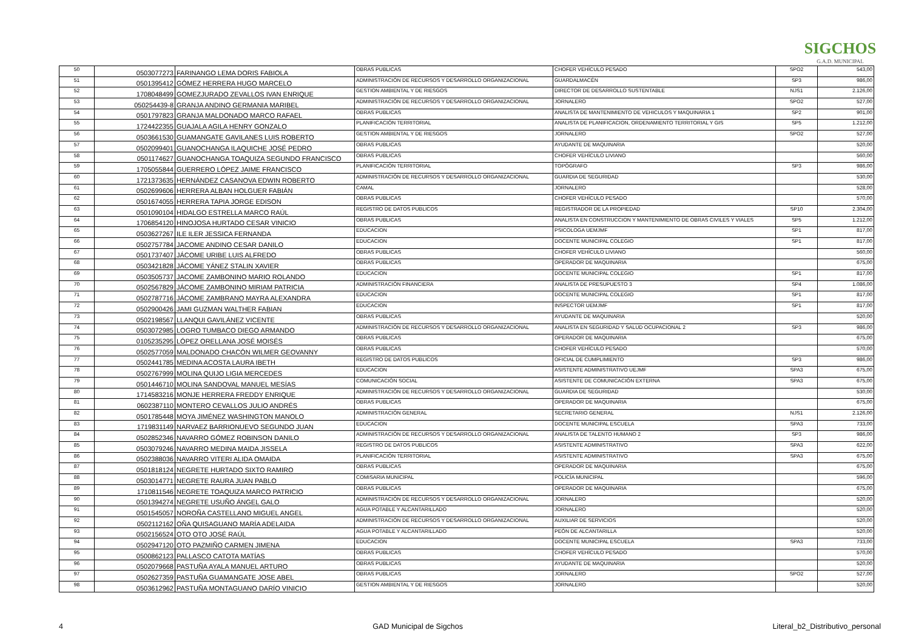SIGCHOS
G.A.D. MUNICIPAL
| 50 | 0503077273 | FARINANGO LEMA DORIS FABIOLA | OBRAS PUBLICAS | CHOFER VEHÍCULO PESADO | SPO2 | 543,00 |
| 51 | 0501395412 | GÓMEZ HERRERA HUGO MARCELO | ADMINISTRACIÓN DE RECURSOS Y DESARROLLO ORGANIZACIONAL | GUARDALMACÉN | SP3 | 986,00 |
| 52 | 1708048499 | GOMEZJURADO ZEVALLOS IVAN ENRIQUE | GESTION AMBIENTAL Y DE RIESGOS | DIRECTOR DE DESARROLLO SUSTENTABLE | NJS1 | 2.126,00 |
| 53 | 050254439-8 | GRANJA ANDINO GERMANIA MARIBEL | ADMINISTRACIÓN DE RECURSOS Y DESARROLLO ORGANIZACIONAL | JORNALERO | SPO2 | 527,00 |
| 54 | 0501797823 | GRANJA MALDONADO MARCO RAFAEL | OBRAS PUBLICAS | ANALISTA DE MANTENIMIENTO DE VEHICULOS Y MAQUINARIA 1 | SP2 | 901,00 |
| 55 | 1724422355 | GUAJALA AGILA HENRY GONZALO | PLANIFICACIÓN TERRITORIAL | ANALISTA DE PLANIFICACION, ORDENAMIENTO TERRITORIAL Y GIS | SP5 | 1.212,00 |
| 56 | 0503661530 | GUAMANGATE GAVILANES LUIS ROBERTO | GESTION AMBIENTAL Y DE RIESGOS | JORNALERO | SPO2 | 527,00 |
| 57 | 0502099401 | GUANOCHANGA ILAQUICHE JOSÉ PEDRO | OBRAS PUBLICAS | AYUDANTE DE MAQUINARIA | | 520,00 |
| 58 | 0501174627 | GUANOCHANGA TOAQUIZA SEGUNDO FRANCISCO | OBRAS PUBLICAS | CHOFER VEHÍCULO LIVIANO | | 560,00 |
| 59 | 1705055844 | GUERRERO LÓPEZ JAIME FRANCISCO | PLANIFICACIÓN TERRITORIAL | TOPÓGRAFO | SP3 | 986,00 |
| 60 | 1721373635 | HERNÁNDEZ CASANOVA EDWIN ROBERTO | ADMINISTRACIÓN DE RECURSOS Y DESARROLLO ORGANIZACIONAL | GUARDIA DE SEGURIDAD | | 530,00 |
| 61 | 0502699606 | HERRERA ALBAN HOLGUER FABIÁN | CAMAL | JORNALERO | | 528,00 |
| 62 | 0501674055 | HERRERA TAPIA JORGE EDISON | OBRAS PUBLICAS | CHOFER VEHÍCULO PESADO | | 570,00 |
| 63 | 0501090104 | HIDALGO ESTRELLA MARCO RAÚL | REGISTRO DE DATOS PUBLICOS | REGISTRADOR DE LA PROPIEDAD | SP10 | 2.304,00 |
| 64 | 1706854120 | HINOJOSA HURTADO CESAR VINICIO | OBRAS PUBLICAS | ANALISTA EN CONSTRUCCION Y MANTENIMIENTO DE OBRAS CIVILES Y VIALES | SP5 | 1.212,00 |
| 65 | 0503627267 | ILE ILER JESSICA FERNANDA | EDUCACION | PSICOLOGA UEMJMF | SP1 | 817,00 |
| 66 | 0502757784 | JACOME ANDINO CESAR DANILO | EDUCACION | DOCENTE MUNICIPAL COLEGIO | SP1 | 817,00 |
| 67 | 0501737407 | JÁCOME URIBE LUIS ALFREDO | OBRAS PUBLICAS | CHOFER VEHÍCULO LIVIANO | | 560,00 |
| 68 | 0503421828 | JÁCOME YÁNEZ STALIN XAVIER | OBRAS PUBLICAS | OPERADOR DE MAQUINARIA | | 675,00 |
| 69 | 0503505737 | JACOME ZAMBONINO MARIO ROLANDO | EDUCACION | DOCENTE MUNICIPAL COLEGIO | SP1 | 817,00 |
| 70 | 0502567829 | JÁCOME ZAMBONINO MIRIAM PATRICIA | ADMINISTRACIÓN FINANCIERA | ANALISTA DE PRESUPUESTO 3 | SP4 | 1.086,00 |
| 71 | 0502787716 | JÁCOME ZAMBRANO MAYRA ALEXANDRA | EDUCACION | DOCENTE MUNICIPAL COLEGIO | SP1 | 817,00 |
| 72 | 0502900426 | JAMI GUZMAN WALTHER FABIAN | EDUCACION | INSPECTOR UEMJMF | SP1 | 817,00 |
| 73 | 0502198567 | LLANQUI GAVILÁNEZ VICENTE | OBRAS PUBLICAS | AYUDANTE DE MAQUINARIA | | 520,00 |
| 74 | 0503072985 | LOGRO TUMBACO DIEGO ARMANDO | ADMINISTRACIÓN DE RECURSOS Y DESARROLLO ORGANIZACIONAL | ANALISTA EN SEGURIDAD Y SALUD OCUPACIONAL 2 | SP3 | 986,00 |
| 75 | 0105235295 | LÓPEZ ORELLANA JOSÉ MOISÉS | OBRAS PUBLICAS | OPERADOR DE MAQUINARIA | | 675,00 |
| 76 | 0502577059 | MALDONADO CHACÓN WILMER GEOVANNY | OBRAS PUBLICAS | CHOFER VEHÍCULO PESADO | | 570,00 |
| 77 | 0502441785 | MEDINA ACOSTA LAURA IBETH | REGISTRO DE DATOS PUBLICOS | OFICIAL DE CUMPLIMIENTO | SP3 | 986,00 |
| 78 | 0502767999 | MOLINA QUIJO LIGIA MERCEDES | EDUCACION | ASISTENTE ADMINISTRATIVO UEJMF | SPA3 | 675,00 |
| 79 | 0501446710 | MOLINA SANDOVAL MANUEL MESÍAS | COMUNICACIÓN SOCIAL | ASISTENTE DE COMUNICACIÓN EXTERNA | SPA3 | 675,00 |
| 80 | 1714583216 | MONJE HERRERA FREDDY ENRIQUE | ADMINISTRACIÓN DE RECURSOS Y DESARROLLO ORGANIZACIONAL | GUARDIA DE SEGURIDAD | | 530,00 |
| 81 | 0602387110 | MONTERO CEVALLOS JULIO ANDRÉS | OBRAS PUBLICAS | OPERADOR DE MAQUINARIA | | 675,00 |
| 82 | 0501785448 | MOYA JIMÉNEZ WASHINGTON MANOLO | ADMINISTRACIÓN GENERAL | SECRETARIO GENERAL | NJS1 | 2.126,00 |
| 83 | 1719831149 | NARVAEZ BARRIONUEVO SEGUNDO JUAN | EDUCACION | DOCENTE MUNICIPAL ESCUELA | SPA3 | 733,00 |
| 84 | 0502852346 | NAVARRO GÓMEZ ROBINSON DANILO | ADMINISTRACIÓN DE RECURSOS Y DESARROLLO ORGANIZACIONAL | ANALISTA DE TALENTO HUMANO 2 | SP3 | 986,00 |
| 85 | 0503079246 | NAVARRO MEDINA MAIDA JISSELA | REGISTRO DE DATOS PUBLICOS | ASISTENTE ADMINISTRATIVO | SPA3 | 622,00 |
| 86 | 0502388036 | NAVARRO VITERI ALIDA OMAIDA | PLANIFICACIÓN TERRITORIAL | ASISTENTE ADMINISTRATIVO | SPA3 | 675,00 |
| 87 | 0501818124 | NEGRETE HURTADO SIXTO RAMIRO | OBRAS PUBLICAS | OPERADOR DE MAQUINARIA | | 675,00 |
| 88 | 0503014771 | NEGRETE RAURA JUAN PABLO | COMISARIA MUNICIPAL | POLICÍA MUNICIPAL | | 596,00 |
| 89 | 1710811546 | NEGRETE TOAQUIZA MARCO PATRICIO | OBRAS PUBLICAS | OPERADOR DE MAQUINARIA | | 675,00 |
| 90 | 0501394274 | NEGRETE USUÑO ÁNGEL GALO | ADMINISTRACIÓN DE RECURSOS Y DESARROLLO ORGANIZACIONAL | JORNALERO | | 520,00 |
| 91 | 0501545057 | NOROÑA CASTELLANO MIGUEL ANGEL | AGUA POTABLE Y ALCANTARILLADO | JORNALERO | | 520,00 |
| 92 | 0502112162 | OÑA QUISAGUANO MARÍA ADELAIDA | ADMINISTRACIÓN DE RECURSOS Y DESARROLLO ORGANIZACIONAL | AUXILIAR DE SERVICIOS | | 520,00 |
| 93 | 0502156524 | OTO OTO JOSÉ RAÚL | AGUA POTABLE Y ALCANTARILLADO | PEÓN DE ALCANTARILLA | | 520,00 |
| 94 | 0502947120 | OTO PAZMIÑO CARMEN JIMENA | EDUCACION | DOCENTE MUNICIPAL ESCUELA | SPA3 | 733,00 |
| 95 | 0500862123 | PALLASCO CATOTA MATÍAS | OBRAS PUBLICAS | CHOFER VEHÍCULO PESADO | | 570,00 |
| 96 | 0502079668 | PASTUÑA AYALA MANUEL ARTURO | OBRAS PUBLICAS | AYUDANTE DE MAQUINARIA | | 520,00 |
| 97 | 0502627359 | PASTUÑA GUAMANGATE JOSE ABEL | OBRAS PUBLICAS | JORNALERO | SPO2 | 527,00 |
| 98 | 0503612962 | PASTUÑA MONTAGUANO DARÍO VINICIO | GESTION AMBIENTAL Y DE RIESGOS | JORNALERO | | 520,00 |
4 GAD Municipal de Sigchos Literal_b2_Distributivo_personal